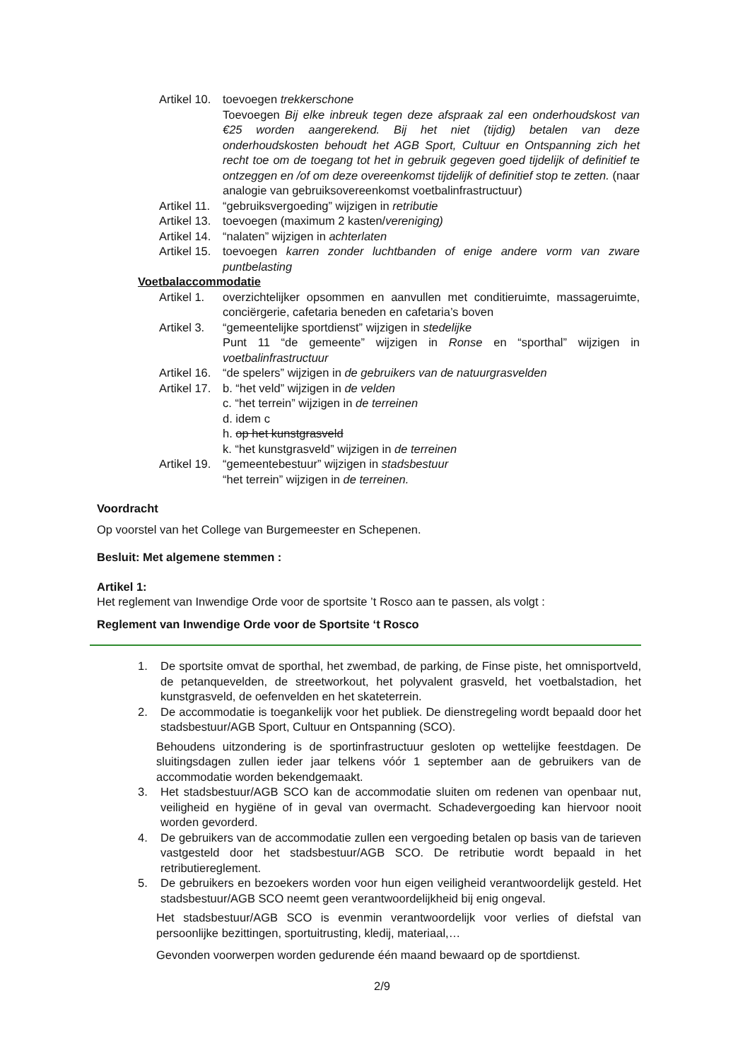Artikel 10.
toevoegen trekkerschone
Toevoegen Bij elke inbreuk tegen deze afspraak zal een onderhoudskost van €25 worden aangerekend. Bij het niet (tijdig) betalen van deze onderhoudskosten behoudt het AGB Sport, Cultuur en Ontspanning zich het recht toe om de toegang tot het in gebruik gegeven goed tijdelijk of definitief te ontzeggen en /of om deze overeenkomst tijdelijk of definitief stop te zetten. (naar analogie van gebruiksovereenkomst voetbalinfrastructuur)
Artikel 11.
“gebruiksvergoeding” wijzigen in retributie
Artikel 13.
toevoegen (maximum 2 kasten/vereniging)
Artikel 14.
“nalaten” wijzigen in achterlaten
Artikel 15.
toevoegen karren zonder luchtbanden of enige andere vorm van zware puntbelasting
Voetbalaccommodatie
Artikel 1.
overzichtelijker opsommen en aanvullen met conditieruimte, massageruimte, conciërgerie, cafetaria beneden en cafetaria’s boven
Artikel 3.
“gemeentelijke sportdienst” wijzigen in stedelijke
Punt 11 “de gemeente” wijzigen in Ronse en “sporthal” wijzigen in voetbalinfrastructuur
Artikel 16.
“de spelers” wijzigen in de gebruikers van de natuurgrasvelden
Artikel 17.
b. “het veld” wijzigen in de velden
c. “het terrein” wijzigen in de terreinen
d. idem c
h. op het kunstgrasveld
k. “het kunstgrasveld” wijzigen in de terreinen
Artikel 19.
“gemeentebestuur” wijzigen in stadsbestuur
“het terrein” wijzigen in de terreinen.
Voordracht
Op voorstel van het College van Burgemeester en Schepenen.
Besluit: Met algemene stemmen :
Artikel 1:
Het reglement van Inwendige Orde voor de sportsite ’t Rosco aan te passen, als volgt :
Reglement van Inwendige Orde voor de Sportsite ‘t Rosco
1. De sportsite omvat de sporthal, het zwembad, de parking, de Finse piste, het omnisportveld, de petanquevelden, de streetworkout, het polyvalent grasveld, het voetbalstadion, het kunstgrasveld, de oefenvelden en het skateterrein.
2. De accommodatie is toegankelijk voor het publiek. De dienstregeling wordt bepaald door het stadsbestuur/AGB Sport, Cultuur en Ontspanning (SCO).
Behoudens uitzondering is de sportinfrastructuur gesloten op wettelijke feestdagen. De sluitingsdagen zullen ieder jaar telkens vóór 1 september aan de gebruikers van de accommodatie worden bekendgemaakt.
3. Het stadsbestuur/AGB SCO kan de accommodatie sluiten om redenen van openbaar nut, veiligheid en hygiëne of in geval van overmacht. Schadevergoeding kan hiervoor nooit worden gevorderd.
4. De gebruikers van de accommodatie zullen een vergoeding betalen op basis van de tarieven vastgesteld door het stadsbestuur/AGB SCO. De retributie wordt bepaald in het retributiereglement.
5. De gebruikers en bezoekers worden voor hun eigen veiligheid verantwoordelijk gesteld. Het stadsbestuur/AGB SCO neemt geen verantwoordelijkheid bij enig ongeval.
Het stadsbestuur/AGB SCO is evenmin verantwoordelijk voor verlies of diefstal van persoonlijke bezittingen, sportuitrusting, kledij, materiaal,…
Gevonden voorwerpen worden gedurende één maand bewaard op de sportdienst.
2/9